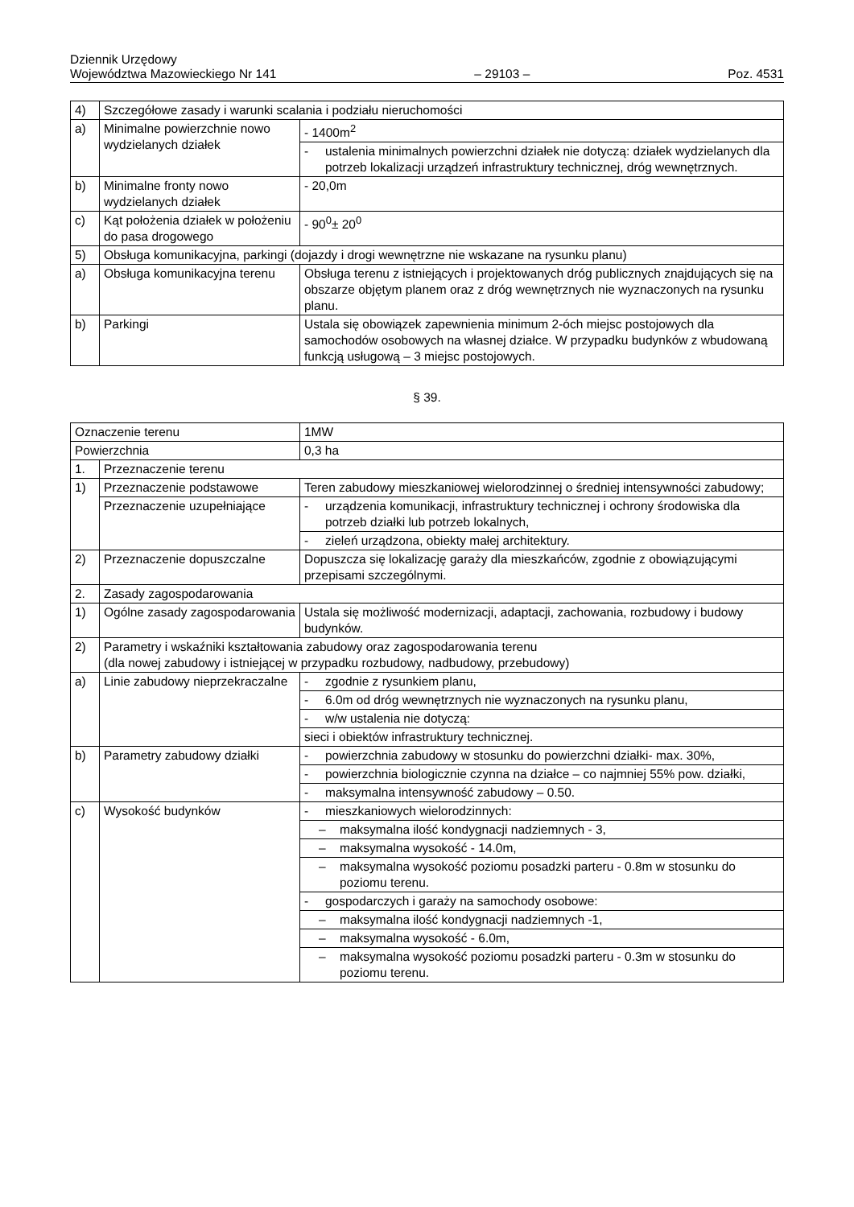Dziennik Urzędowy
Województwa Mazowieckiego Nr 141
– 29103 –
Poz. 4531
| 4) | Szczegółowe zasady i warunki scalania i podziału nieruchomości | |
| a) | Minimalne powierzchnie nowo wydzielanych działek | - 1400m<sup>2</sup> |
| | | - ustalenia minimalnych powierzchni działek nie dotyczą: działek wydzielanych dla potrzeb lokalizacji urządzeń infrastruktury technicznej, dróg wewnętrznych. |
| b) | Minimalne fronty nowo wydzielanych działek | - 20,0m |
| c) | Kąt położenia działek w położeniu do pasa drogowego | - 90<sup>0</sup>± 20<sup>0</sup> |
| 5) | Obsługa komunikacyjna, parkingi (dojazdy i drogi wewnętrzne nie wskazane na rysunku planu) | |
| a) | Obsługa komunikacyjna terenu | Obsługa terenu z istniejących i projektowanych dróg publicznych znajdujących się na obszarze objętym planem oraz z dróg wewnętrznych nie wyznaczonych na rysunku planu. |
| b) | Parkingi | Ustala się obowiązek zapewnienia minimum 2-óch miejsc postojowych dla samochodów osobowych na własnej działce. W przypadku budynków z wbudowaną funkcją usługową – 3 miejsc postojowych. |
§ 39.
| Oznaczenie terenu | | 1MW |
| Powierzchnia | | 0,3 ha |
| 1. | Przeznaczenie terenu | |
| 1) | Przeznaczenie podstawowe | Teren zabudowy mieszkaniowej wielorodzinnej o średniej intensywności zabudowy; |
| | Przeznaczenie uzupełniające | - urządzenia komunikacji, infrastruktury technicznej i ochrony środowiska dla potrzeb działki lub potrzeb lokalnych, |
| | | - zieleń urządzona, obiekty małej architektury. |
| 2) | Przeznaczenie dopuszczalne | Dopuszcza się lokalizację garaży dla mieszkańców, zgodnie z obowiązującymi przepisami szczególnymi. |
| 2. | Zasady zagospodarowania | |
| 1) | Ogólne zasady zagospodarowania | Ustala się możliwość modernizacji, adaptacji, zachowania, rozbudowy i budowy budynków. |
| 2) | Parametry i wskaźniki kształtowania zabudowy oraz zagospodarowania terenu (dla nowej zabudowy i istniejącej w przypadku rozbudowy, nadbudowy, przebudowy) | |
| a) | Linie zabudowy nieprzekraczalne | - zgodnie z rysunkiem planu, |
| | | - 6.0m od dróg wewnętrznych nie wyznaczonych na rysunku planu, |
| | | - w/w ustalenia nie dotyczą: |
| | | sieci i obiektów infrastruktury technicznej. |
| b) | Parametry zabudowy działki | - powierzchnia zabudowy w stosunku do powierzchni działki- max. 30%, |
| | | - powierzchnia biologicznie czynna na działce – co najmniej 55% pow. działki, |
| | | - maksymalna intensywność zabudowy – 0.50. |
| c) | Wysokość budynków | - mieszkaniowych wielorodzinnych: |
| | | – maksymalna ilość kondygnacji nadziemnych - 3, |
| | | – maksymalna wysokość - 14.0m, |
| | | – maksymalna wysokość poziomu posadzki parteru - 0.8m w stosunku do poziomu terenu. |
| | | - gospodarczych i garaży na samochody osobowe: |
| | | – maksymalna ilość kondygnacji nadziemnych -1, |
| | | – maksymalna wysokość - 6.0m, |
| | | – maksymalna wysokość poziomu posadzki parteru - 0.3m w stosunku do poziomu terenu. |